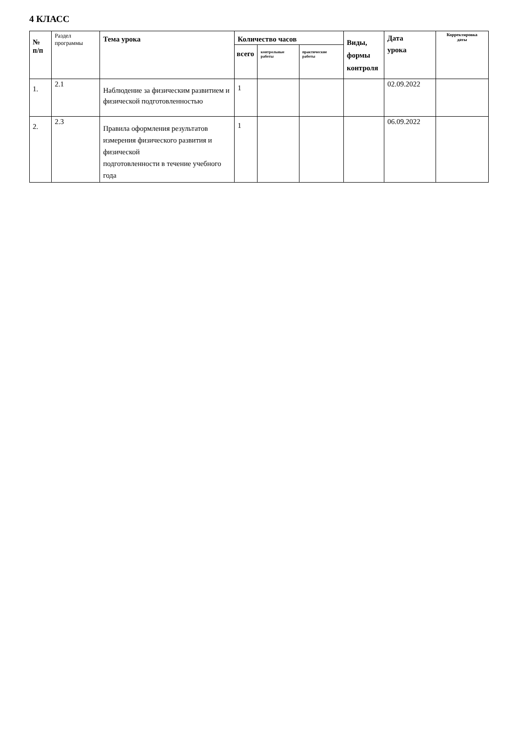4 КЛАСС
| № п/п | Раздел программы | Тема урока | Количество часов | | | Виды, формы контроля | Дата урока | Корректировка даты |
| --- | --- | --- | --- | --- | --- | --- | --- | --- |
| | | | всего | контрольные работы | практические работы | | | |
| 1. | 2.1 | Наблюдение за физическим развитием и физической подготовленностью | 1 | | | | 02.09.2022 | |
| 2. | 2.3 | Правила оформления результатов измерения физического развития и физической подготовленности в течение учебного года | 1 | | | | 06.09.2022 | |